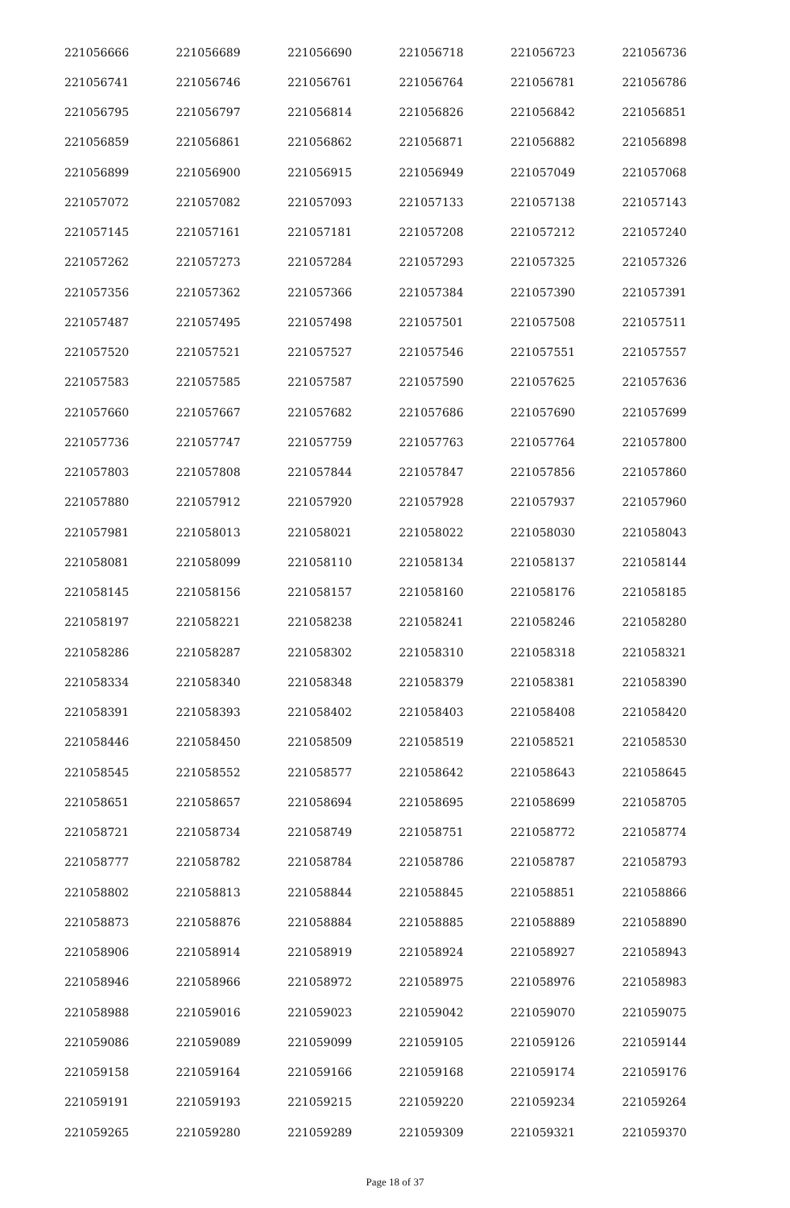| 221056666 | 221056689 | 221056690 | 221056718 | 221056723 | 221056736 |
| 221056741 | 221056746 | 221056761 | 221056764 | 221056781 | 221056786 |
| 221056795 | 221056797 | 221056814 | 221056826 | 221056842 | 221056851 |
| 221056859 | 221056861 | 221056862 | 221056871 | 221056882 | 221056898 |
| 221056899 | 221056900 | 221056915 | 221056949 | 221057049 | 221057068 |
| 221057072 | 221057082 | 221057093 | 221057133 | 221057138 | 221057143 |
| 221057145 | 221057161 | 221057181 | 221057208 | 221057212 | 221057240 |
| 221057262 | 221057273 | 221057284 | 221057293 | 221057325 | 221057326 |
| 221057356 | 221057362 | 221057366 | 221057384 | 221057390 | 221057391 |
| 221057487 | 221057495 | 221057498 | 221057501 | 221057508 | 221057511 |
| 221057520 | 221057521 | 221057527 | 221057546 | 221057551 | 221057557 |
| 221057583 | 221057585 | 221057587 | 221057590 | 221057625 | 221057636 |
| 221057660 | 221057667 | 221057682 | 221057686 | 221057690 | 221057699 |
| 221057736 | 221057747 | 221057759 | 221057763 | 221057764 | 221057800 |
| 221057803 | 221057808 | 221057844 | 221057847 | 221057856 | 221057860 |
| 221057880 | 221057912 | 221057920 | 221057928 | 221057937 | 221057960 |
| 221057981 | 221058013 | 221058021 | 221058022 | 221058030 | 221058043 |
| 221058081 | 221058099 | 221058110 | 221058134 | 221058137 | 221058144 |
| 221058145 | 221058156 | 221058157 | 221058160 | 221058176 | 221058185 |
| 221058197 | 221058221 | 221058238 | 221058241 | 221058246 | 221058280 |
| 221058286 | 221058287 | 221058302 | 221058310 | 221058318 | 221058321 |
| 221058334 | 221058340 | 221058348 | 221058379 | 221058381 | 221058390 |
| 221058391 | 221058393 | 221058402 | 221058403 | 221058408 | 221058420 |
| 221058446 | 221058450 | 221058509 | 221058519 | 221058521 | 221058530 |
| 221058545 | 221058552 | 221058577 | 221058642 | 221058643 | 221058645 |
| 221058651 | 221058657 | 221058694 | 221058695 | 221058699 | 221058705 |
| 221058721 | 221058734 | 221058749 | 221058751 | 221058772 | 221058774 |
| 221058777 | 221058782 | 221058784 | 221058786 | 221058787 | 221058793 |
| 221058802 | 221058813 | 221058844 | 221058845 | 221058851 | 221058866 |
| 221058873 | 221058876 | 221058884 | 221058885 | 221058889 | 221058890 |
| 221058906 | 221058914 | 221058919 | 221058924 | 221058927 | 221058943 |
| 221058946 | 221058966 | 221058972 | 221058975 | 221058976 | 221058983 |
| 221058988 | 221059016 | 221059023 | 221059042 | 221059070 | 221059075 |
| 221059086 | 221059089 | 221059099 | 221059105 | 221059126 | 221059144 |
| 221059158 | 221059164 | 221059166 | 221059168 | 221059174 | 221059176 |
| 221059191 | 221059193 | 221059215 | 221059220 | 221059234 | 221059264 |
| 221059265 | 221059280 | 221059289 | 221059309 | 221059321 | 221059370 |
Page 18 of 37